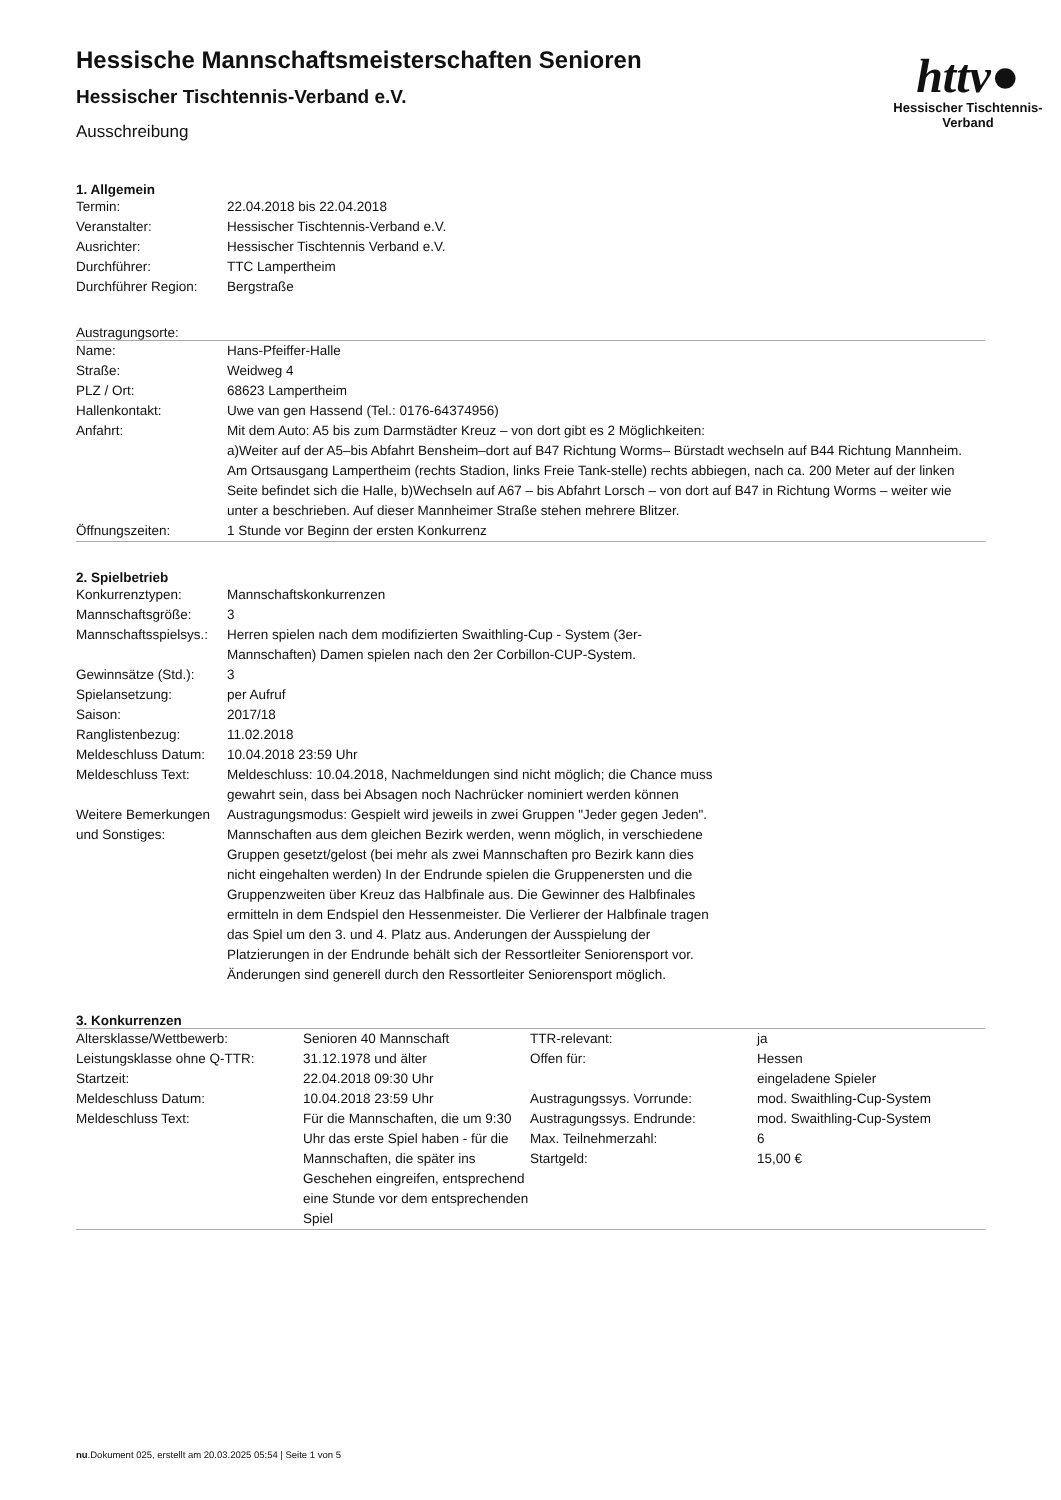httv●
Hessischer Tischtennis-Verband
Hessische Mannschaftsmeisterschaften Senioren
Hessischer Tischtennis-Verband e.V.
Ausschreibung
1. Allgemein
| Termin: | 22.04.2018 bis 22.04.2018 |
| Veranstalter: | Hessischer Tischtennis-Verband e.V. |
| Ausrichter: | Hessischer Tischtennis Verband e.V. |
| Durchführer: | TTC Lampertheim |
| Durchführer Region: | Bergstraße |
Austragungsorte:
| Name: | Hans-Pfeiffer-Halle |
| Straße: | Weidweg 4 |
| PLZ / Ort: | 68623 Lampertheim |
| Hallenkontakt: | Uwe van gen Hassend (Tel.: 0176-64374956) |
| Anfahrt: | Mit dem Auto: A5 bis zum Darmstädter Kreuz – von dort gibt es 2 Möglichkeiten: a)Weiter auf der A5–bis Abfahrt Bensheim–dort auf B47 Richtung Worms– Bürstadt wechseln auf B44 Richtung Mannheim. Am Ortsausgang Lampertheim (rechts Stadion, links Freie Tank-stelle) rechts abbiegen, nach ca. 200 Meter auf der linken Seite befindet sich die Halle, b)Wechseln auf A67 – bis Abfahrt Lorsch – von dort auf B47 in Richtung Worms – weiter wie unter a beschrieben. Auf dieser Mannheimer Straße stehen mehrere Blitzer. |
| Öffnungszeiten: | 1 Stunde vor Beginn der ersten Konkurrenz |
2. Spielbetrieb
| Konkurrenztypen: | Mannschaftskonkurrenzen |
| Mannschaftsgröße: | 3 |
| Mannschaftsspielsys.: | Herren spielen nach dem modifizierten Swaithling-Cup - System (3er-Mannschaften) Damen spielen nach den 2er Corbillon-CUP-System. |
| Gewinnsätze (Std.): | 3 |
| Spielansetzung: | per Aufruf |
| Saison: | 2017/18 |
| Ranglistenbezug: | 11.02.2018 |
| Meldeschluss Datum: | 10.04.2018 23:59 Uhr |
| Meldeschluss Text: | Meldeschluss: 10.04.2018, Nachmeldungen sind nicht möglich; die Chance muss gewahrt sein, dass bei Absagen noch Nachrücker nominiert werden können |
| Weitere Bemerkungen und Sonstiges: | Austragungsmodus: Gespielt wird jeweils in zwei Gruppen "Jeder gegen Jeden". Mannschaften aus dem gleichen Bezirk werden, wenn möglich, in verschiedene Gruppen gesetzt/gelost (bei mehr als zwei Mannschaften pro Bezirk kann dies nicht eingehalten werden) In der Endrunde spielen die Gruppenersten und die Gruppenzweiten über Kreuz das Halbfinale aus. Die Gewinner des Halbfinales ermitteln in dem Endspiel den Hessenmeister. Die Verlierer der Halbfinale tragen das Spiel um den 3. und 4. Platz aus. Anderungen der Ausspielung der Platzierungen in der Endrunde behält sich der Ressortleiter Seniorensport vor. Änderungen sind generell durch den Ressortleiter Seniorensport möglich. |
3. Konkurrenzen
| Altersklasse/Wettbewerb: | Senioren 40 Mannschaft | TTR-relevant: | ja |
| Leistungsklasse ohne Q-TTR: | 31.12.1978 und älter | Offen für: | Hessen |
| Startzeit: | 22.04.2018 09:30 Uhr | | eingeladene Spieler |
| Meldeschluss Datum: | 10.04.2018 23:59 Uhr | Austragungssys. Vorrunde: | mod. Swaithling-Cup-System |
| Meldeschluss Text: | Für die Mannschaften, die um 9:30 Uhr das erste Spiel haben - für die Mannschaften, die später ins Geschehen eingreifen, entsprechend eine Stunde vor dem entsprechenden Spiel | Austragungssys. Endrunde: Max. Teilnehmerzahl: Startgeld: | mod. Swaithling-Cup-System 6 15,00 € |
nu.Dokument 025, erstellt am 20.03.2025 05:54 | Seite 1 von 5